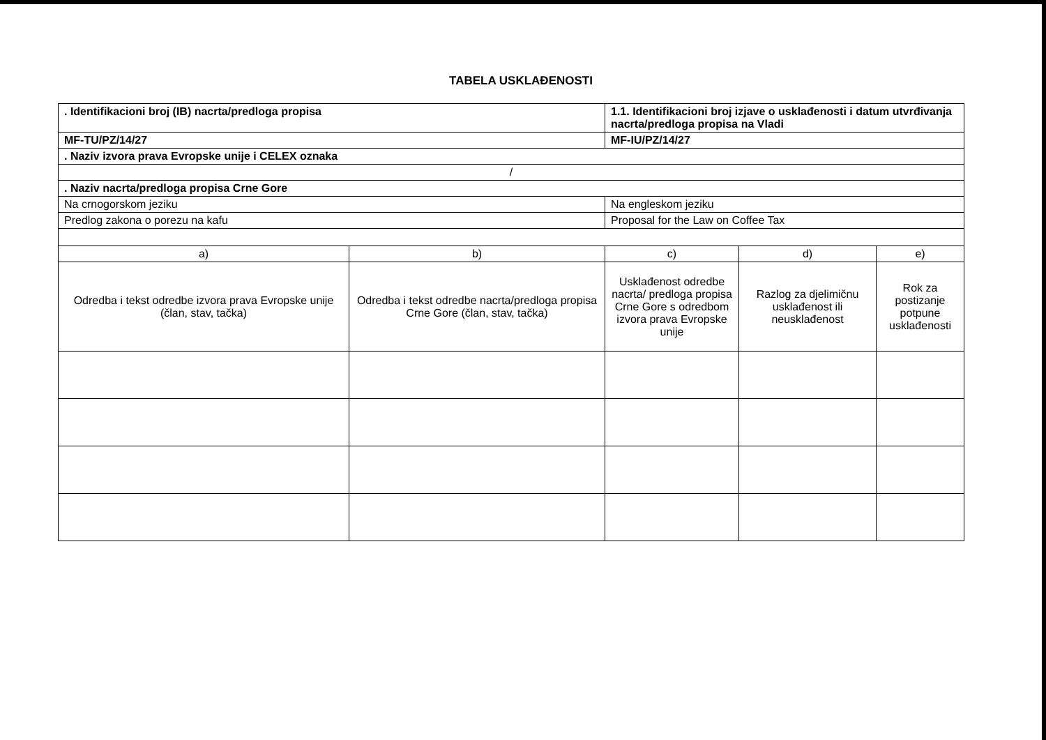TABELA USKLAĐENOSTI
| . Identifikacioni broj (IB) nacrta/predloga propisa | | 1.1. Identifikacioni broj izjave o usklađenosti i datum utvrđivanja nacrta/predloga propisa na Vladi | | |
| MF-TU/PZ/14/27 | | MF-IU/PZ/14/27 | | |
| . Naziv izvora prava Evropske unije i CELEX oznaka | | | | |
| / | | | | |
| . Naziv nacrta/predloga propisa Crne Gore | | | | |
| Na crnogorskom jeziku | | Na engleskom jeziku | | |
| Predlog zakona o porezu na kafu | | Proposal for the Law on Coffee Tax | | |
| a) | b) | c) | d) | e) |
| Odredba i tekst odredbe izvora prava Evropske unije (član, stav, tačka) | Odredba i tekst odredbe nacrta/predloga propisa Crne Gore (član, stav, tačka) | Usklađenost odredbe nacrta/ predloga propisa Crne Gore s odredbom izvora prava Evropske unije | Razlog za djelimičnu usklađenost ili neusklađenost | Rok za postizanje potpune usklađenosti |